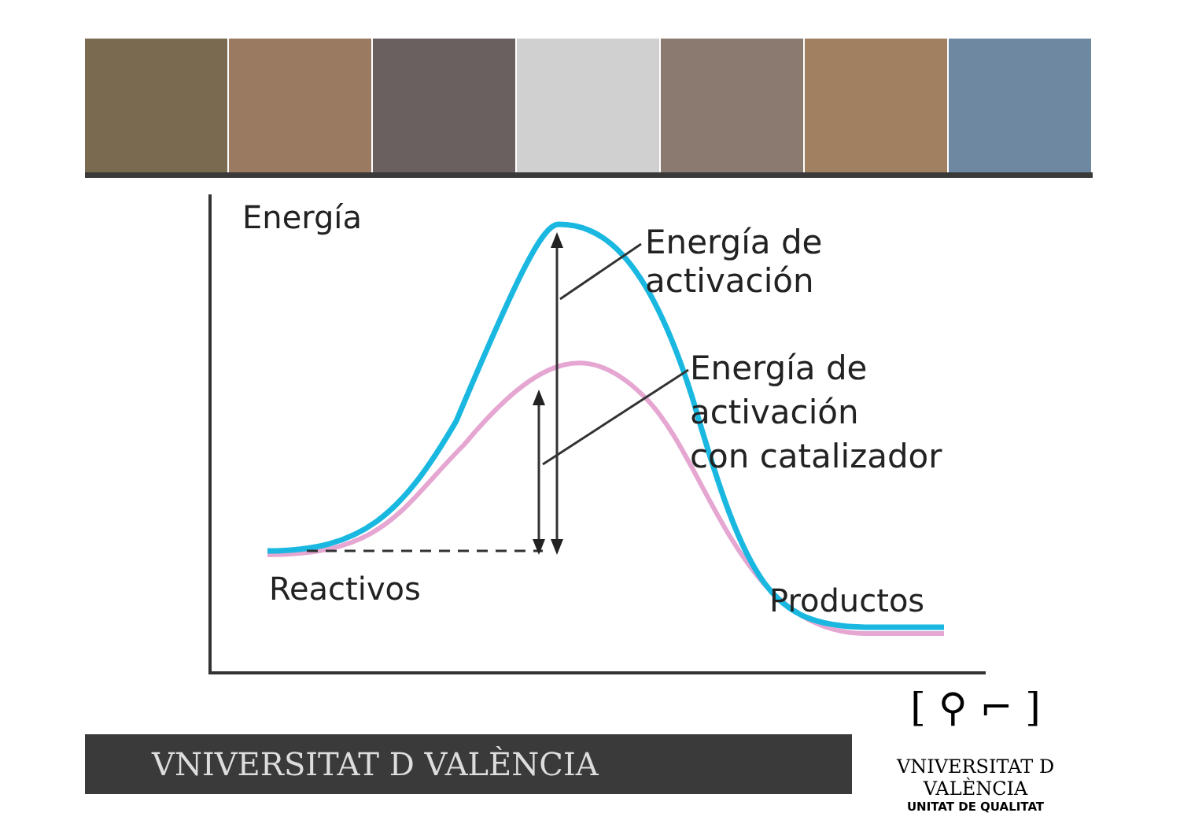Energía
Energía de activación
Energía de activación
con catalizador
Reactivos Productos
VNIVERSITAT D VALÈNCIA
[ ⚲ ⌐ ]
VNIVERSITAT D VALÈNCIA
UNITAT DE QUALITAT